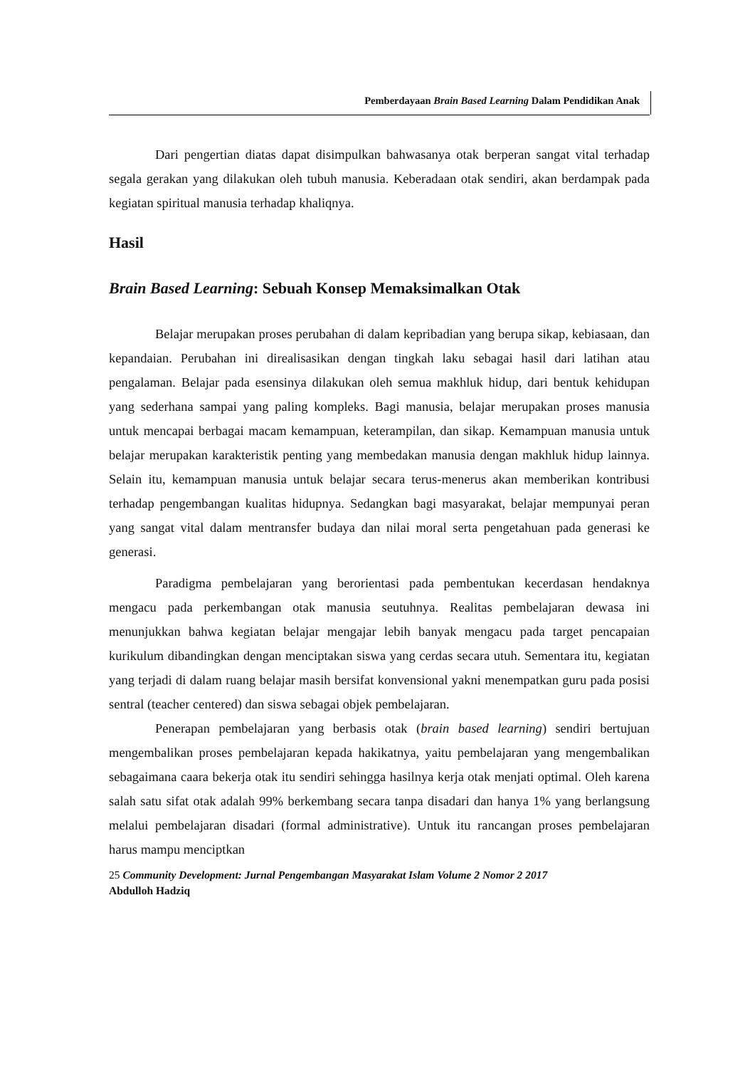Pemberdayaan Brain Based Learning Dalam Pendidikan Anak
Dari pengertian diatas dapat disimpulkan bahwasanya otak berperan sangat vital terhadap segala gerakan yang dilakukan oleh tubuh manusia. Keberadaan otak sendiri, akan berdampak pada kegiatan spiritual manusia terhadap khaliqnya.
Hasil
Brain Based Learning: Sebuah Konsep Memaksimalkan Otak
Belajar merupakan proses perubahan di dalam kepribadian yang berupa sikap, kebiasaan, dan kepandaian. Perubahan ini direalisasikan dengan tingkah laku sebagai hasil dari latihan atau pengalaman. Belajar pada esensinya dilakukan oleh semua makhluk hidup, dari bentuk kehidupan yang sederhana sampai yang paling kompleks. Bagi manusia, belajar merupakan proses manusia untuk mencapai berbagai macam kemampuan, keterampilan, dan sikap. Kemampuan manusia untuk belajar merupakan karakteristik penting yang membedakan manusia dengan makhluk hidup lainnya. Selain itu, kemampuan manusia untuk belajar secara terus-menerus akan memberikan kontribusi terhadap pengembangan kualitas hidupnya. Sedangkan bagi masyarakat, belajar mempunyai peran yang sangat vital dalam mentransfer budaya dan nilai moral serta pengetahuan pada generasi ke generasi.
Paradigma pembelajaran yang berorientasi pada pembentukan kecerdasan hendaknya mengacu pada perkembangan otak manusia seutuhnya. Realitas pembelajaran dewasa ini menunjukkan bahwa kegiatan belajar mengajar lebih banyak mengacu pada target pencapaian kurikulum dibandingkan dengan menciptakan siswa yang cerdas secara utuh. Sementara itu, kegiatan yang terjadi di dalam ruang belajar masih bersifat konvensional yakni menempatkan guru pada posisi sentral (teacher centered) dan siswa sebagai objek pembelajaran.
Penerapan pembelajaran yang berbasis otak (brain based learning) sendiri bertujuan mengembalikan proses pembelajaran kepada hakikatnya, yaitu pembelajaran yang mengembalikan sebagaimana caara bekerja otak itu sendiri sehingga hasilnya kerja otak menjati optimal. Oleh karena salah satu sifat otak adalah 99% berkembang secara tanpa disadari dan hanya 1% yang berlangsung melalui pembelajaran disadari (formal administrative). Untuk itu rancangan proses pembelajaran harus mampu menciptkan
25 Community Development: Jurnal Pengembangan Masyarakat Islam Volume 2 Nomor 2 2017
Abdulloh Hadziq